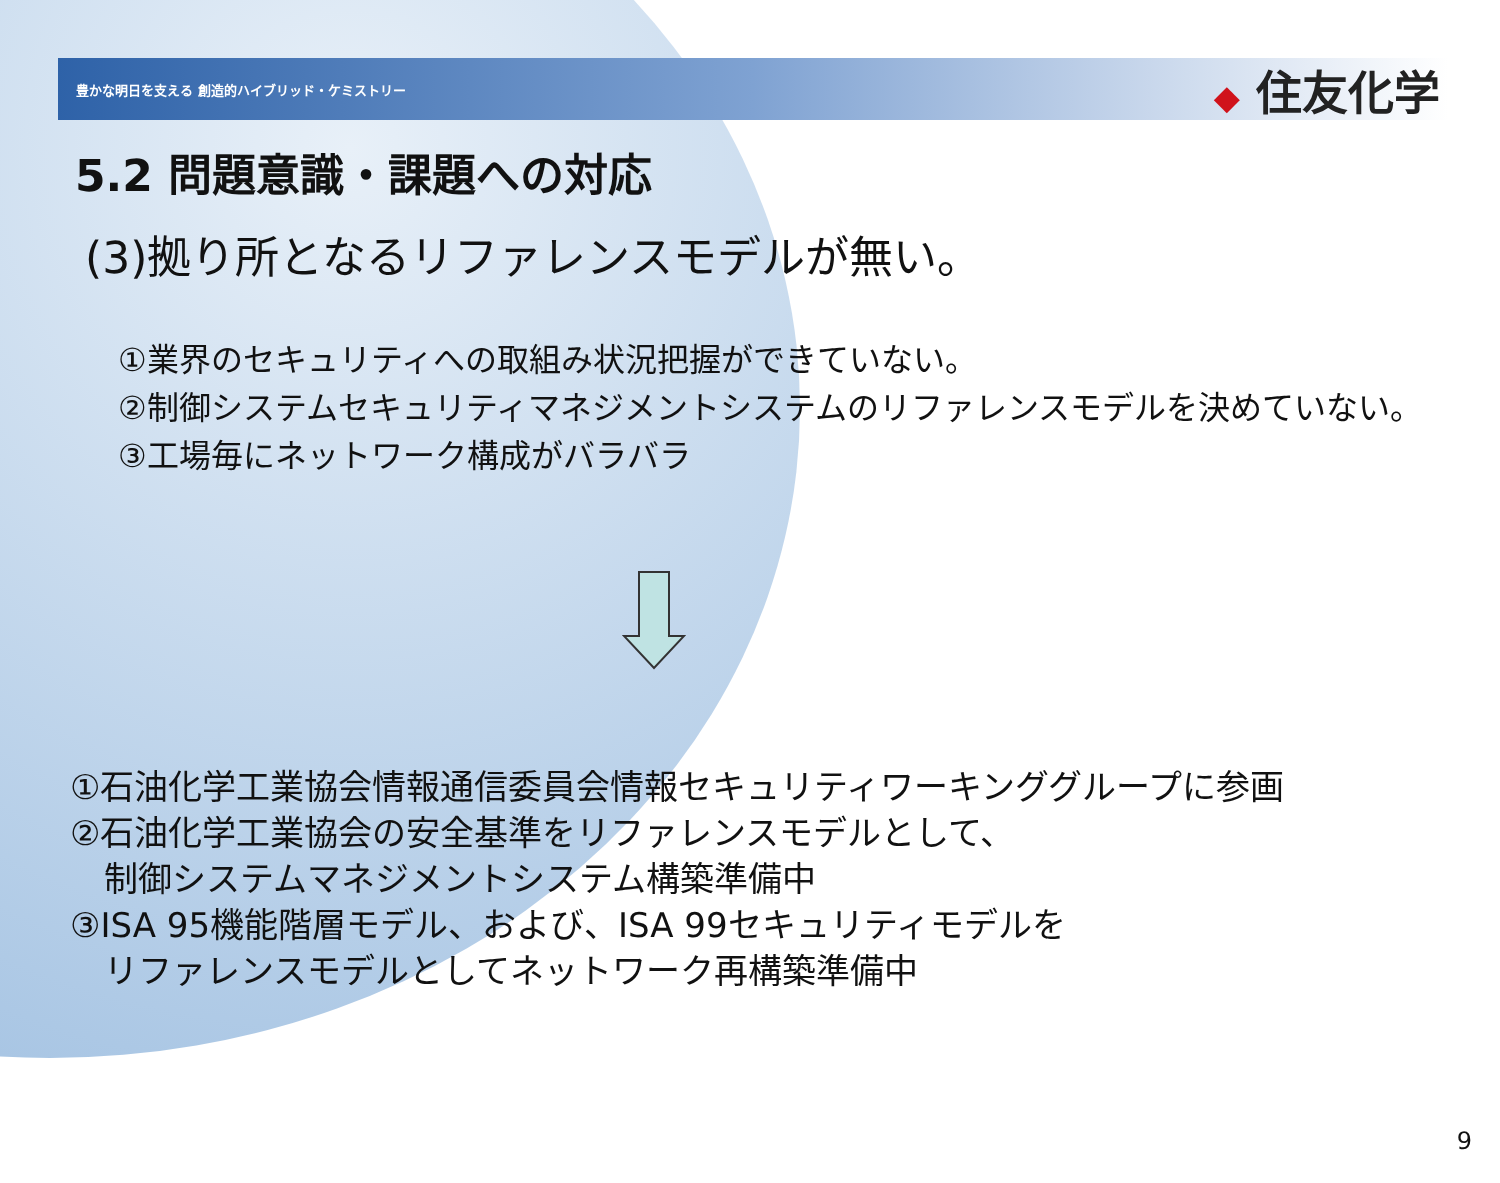豊かな明日を支える 創造的ハイブリッド・ケミストリー
◆ 住友化学
5.2 問題意識・課題への対応
(3)拠り所となるリファレンスモデルが無い。
①業界のセキュリティへの取組み状況把握ができていない。
②制御システムセキュリティマネジメントシステムのリファレンスモデルを決めていない。
③工場毎にネットワーク構成がバラバラ
①石油化学工業協会情報通信委員会情報セキュリティワーキンググループに参画
②石油化学工業協会の安全基準をリファレンスモデルとして、
　制御システムマネジメントシステム構築準備中
③ISA 95機能階層モデル、および、ISA 99セキュリティモデルを
　リファレンスモデルとしてネットワーク再構築準備中
9